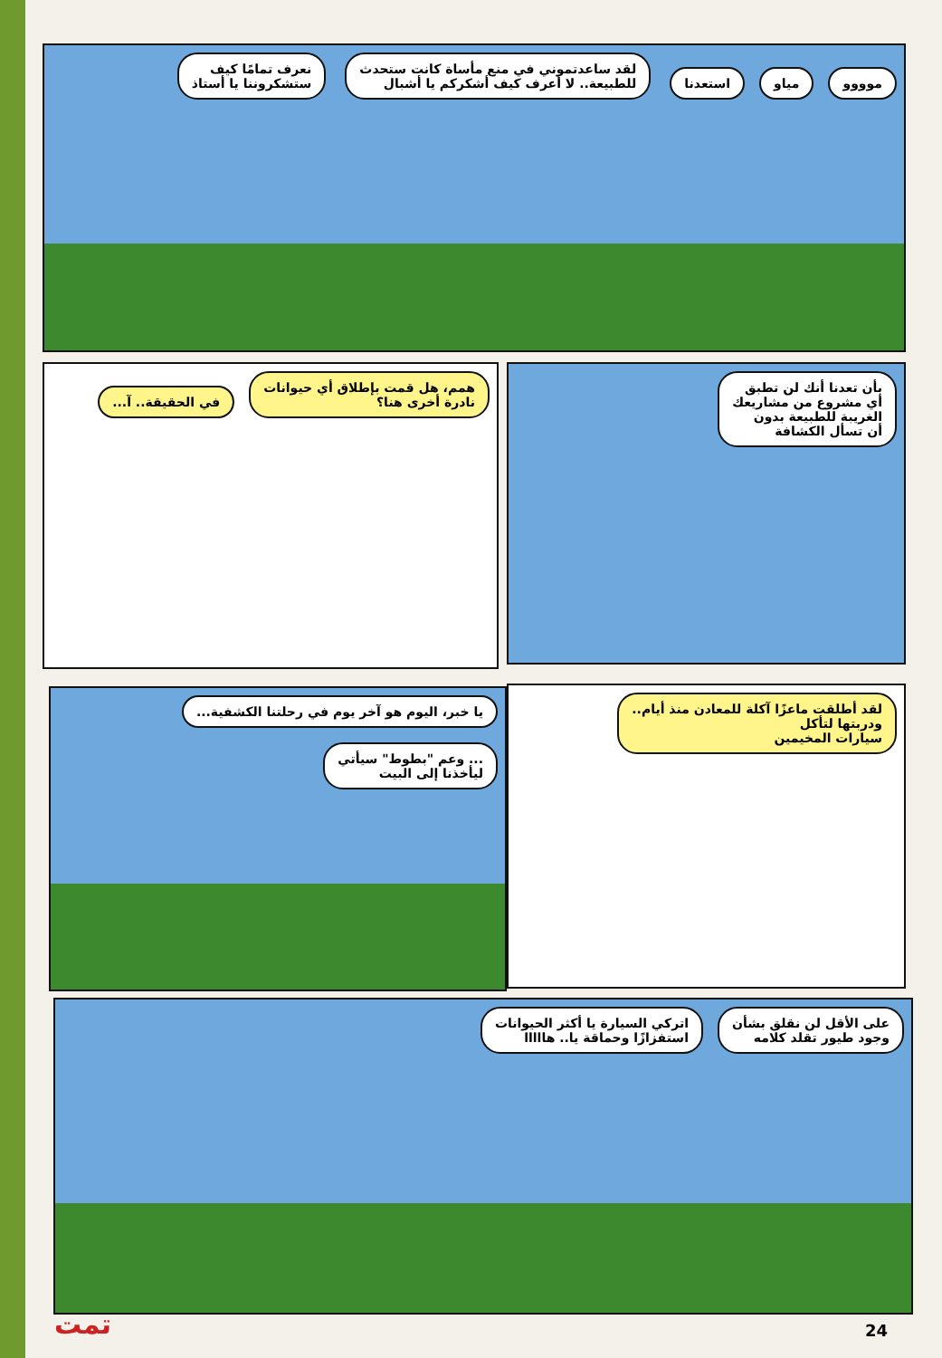موووو مياو استعدنا
لقد ساعدتموني في منع مأساة كانت ستحدث
للطبيعة.. لا أعرف كيف أشكركم يا أشبال
نعرف تمامًا كيف
ستشكروننا يا أستاذ
بأن تعدنا أنك لن تطبق
أي مشروع من مشاريعك
الغريبة للطبيعة بدون
أن تسأل الكشافة
همم، هل قمت بإطلاق أي حيوانات
نادرة أخرى هنا؟
في الحقيقة.. آ...
لقد أطلقت ماعزًا آكلة للمعادن منذ أيام..
ودربتها لتأكل
سيارات المخيمين
يا خبر، اليوم هو آخر يوم في رحلتنا الكشفية...
... وعم "بطوط" سيأتي
ليأخذنا إلى البيت
على الأقل لن نقلق بشأن
وجود طيور تقلد كلامه
اتركي السيارة يا أكثر الحيوانات
استفزازًا وحماقة يا.. هااااا
تمت 24